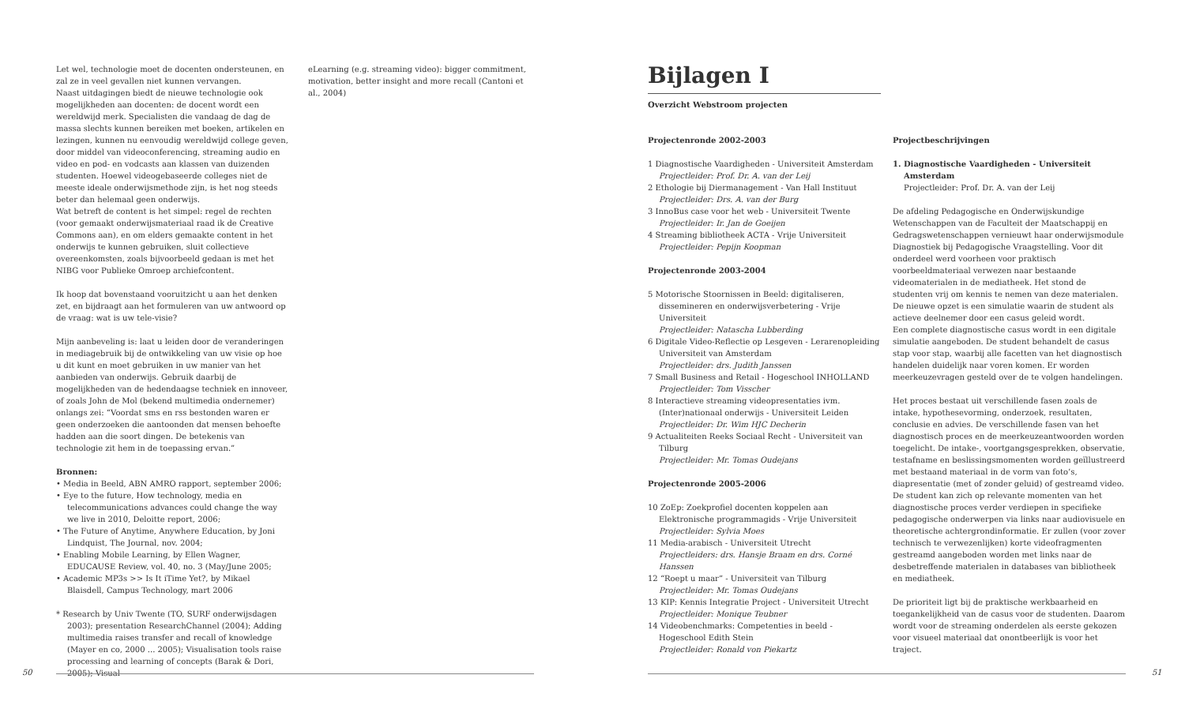Let wel, technologie moet de docenten ondersteunen, en zal ze in veel gevallen niet kunnen vervangen.
Naast uitdagingen biedt de nieuwe technologie ook mogelijkheden aan docenten: de docent wordt een wereldwijd merk. Specialisten die vandaag de dag de massa slechts kunnen bereiken met boeken, artikelen en lezingen, kunnen nu eenvoudig wereldwijd college geven, door middel van videoconferencing, streaming audio en video en pod- en vodcasts aan klassen van duizenden studenten. Hoewel videogebaseerde colleges niet de meeste ideale onderwijsmethode zijn, is het nog steeds beter dan helemaal geen onderwijs.
Wat betreft de content is het simpel: regel de rechten (voor gemaakt onderwijsmateriaal raad ik de Creative Commons aan), en om elders gemaakte content in het onderwijs te kunnen gebruiken, sluit collectieve overeenkomsten, zoals bijvoorbeeld gedaan is met het NIBG voor Publieke Omroep archiefcontent.
Ik hoop dat bovenstaand vooruitzicht u aan het denken zet, en bijdraagt aan het formuleren van uw antwoord op de vraag: wat is uw tele-visie?
Mijn aanbeveling is: laat u leiden door de veranderingen in mediagebruik bij de ontwikkeling van uw visie op hoe u dit kunt en moet gebruiken in uw manier van het aanbieden van onderwijs. Gebruik daarbij de mogelijkheden van de hedendaagse techniek en innoveer, of zoals John de Mol (bekend multimedia ondernemer) onlangs zei: “Voordat sms en rss bestonden waren er geen onderzoeken die aantoonden dat mensen behoefte hadden aan die soort dingen. De betekenis van technologie zit hem in de toepassing ervan.”
Bronnen:
• Media in Beeld, ABN AMRO rapport, september 2006;
• Eye to the future, How technology, media en telecommunications advances could change the way we live in 2010, Deloitte report, 2006;
• The Future of Anytime, Anywhere Education, by Joni Lindquist, The Journal, nov. 2004;
• Enabling Mobile Learning, by Ellen Wagner, EDUCAUSE Review, vol. 40, no. 3 (May/June 2005;
• Academic MP3s >> Is It iTime Yet?, by Mikael Blaisdell, Campus Technology, mart 2006
* Research by Univ Twente (TO, SURF onderwijsdagen 2003); presentation ResearchChannel (2004); Adding multimedia raises transfer and recall of knowledge (Mayer en co, 2000 ... 2005); Visualisation tools raise processing and learning of concepts (Barak & Dori, 2005); Visual
eLearning (e.g. streaming video): bigger commitment, motivation, better insight and more recall (Cantoni et al., 2004)
50
Bijlagen I
Overzicht Webstroom projecten
Projectenronde 2002-2003
1 Diagnostische Vaardigheden - Universiteit Amsterdam
Projectleider: Prof. Dr. A. van der Leij
2 Ethologie bij Diermanagement - Van Hall Instituut
Projectleider: Drs. A. van der Burg
3 InnoBus case voor het web - Universiteit Twente
Projectleider: Ir. Jan de Goeijen
4 Streaming bibliotheek ACTA - Vrije Universiteit
Projectleider: Pepijn Koopman
Projectenronde 2003-2004
5 Motorische Stoornissen in Beeld: digitaliseren, dissemineren en onderwijsverbetering - Vrije Universiteit
Projectleider: Natascha Lubberding
6 Digitale Video-Reflectie op Lesgeven - Lerarenopleiding Universiteit van Amsterdam
Projectleider: drs. Judith Janssen
7 Small Business and Retail - Hogeschool INHOLLAND
Projectleider: Tom Visscher
8 Interactieve streaming videopresentaties ivm. (Inter)nationaal onderwijs - Universiteit Leiden
Projectleider: Dr. Wim HJC Decherin
9 Actualiteiten Reeks Sociaal Recht - Universiteit van Tilburg
Projectleider: Mr. Tomas Oudejans
Projectenronde 2005-2006
10 ZoEp: Zoekprofiel docenten koppelen aan Elektronische programmagids - Vrije Universiteit
Projectleider: Sylvia Moes
11 Media-arabisch - Universiteit Utrecht
Projectleiders: drs. Hansje Braam en drs. Corné Hanssen
12 “Roept u maar” - Universiteit van Tilburg
Projectleider: Mr. Tomas Oudejans
13 KIP: Kennis Integratie Project - Universiteit Utrecht
Projectleider: Monique Teubner
14 Videobenchmarks: Competenties in beeld - Hogeschool Edith Stein
Projectleider: Ronald von Piekartz
Projectbeschrijvingen
1. Diagnostische Vaardigheden - Universiteit Amsterdam
Projectleider: Prof. Dr. A. van der Leij
De afdeling Pedagogische en Onderwijskundige Wetenschappen van de Faculteit der Maatschappij en Gedragswetenschappen vernieuwt haar onderwijsmodule Diagnostiek bij Pedagogische Vraagstelling. Voor dit onderdeel werd voorheen voor praktisch voorbeeldmateriaal verwezen naar bestaande videomaterialen in de mediatheek. Het stond de studenten vrij om kennis te nemen van deze materialen.
De nieuwe opzet is een simulatie waarin de student als actieve deelnemer door een casus geleid wordt.
Een complete diagnostische casus wordt in een digitale simulatie aangeboden. De student behandelt de casus stap voor stap, waarbij alle facetten van het diagnostisch handelen duidelijk naar voren komen. Er worden meerkeuzevragen gesteld over de te volgen handelingen.
Het proces bestaat uit verschillende fasen zoals de intake, hypothesevorming, onderzoek, resultaten, conclusie en advies. De verschillende fasen van het diagnostisch proces en de meerkeuzeantwoorden worden toegelicht. De intake-, voortgangsgesprekken, observatie, testafname en beslissingsmomenten worden geïllustreerd met bestaand materiaal in de vorm van foto’s, diapresentatie (met of zonder geluid) of gestreamd video. De student kan zich op relevante momenten van het diagnostische proces verder verdiepen in specifieke pedagogische onderwerpen via links naar audiovisuele en theoretische achtergrondinformatie. Er zullen (voor zover technisch te verwezenlijken) korte videofragmenten gestreamd aangeboden worden met links naar de desbetreffende materialen in databases van bibliotheek en mediatheek.
De prioriteit ligt bij de praktische werkbaarheid en toegankelijkheid van de casus voor de studenten. Daarom wordt voor de streaming onderdelen als eerste gekozen voor visueel materiaal dat onontbeerlijk is voor het traject.
51